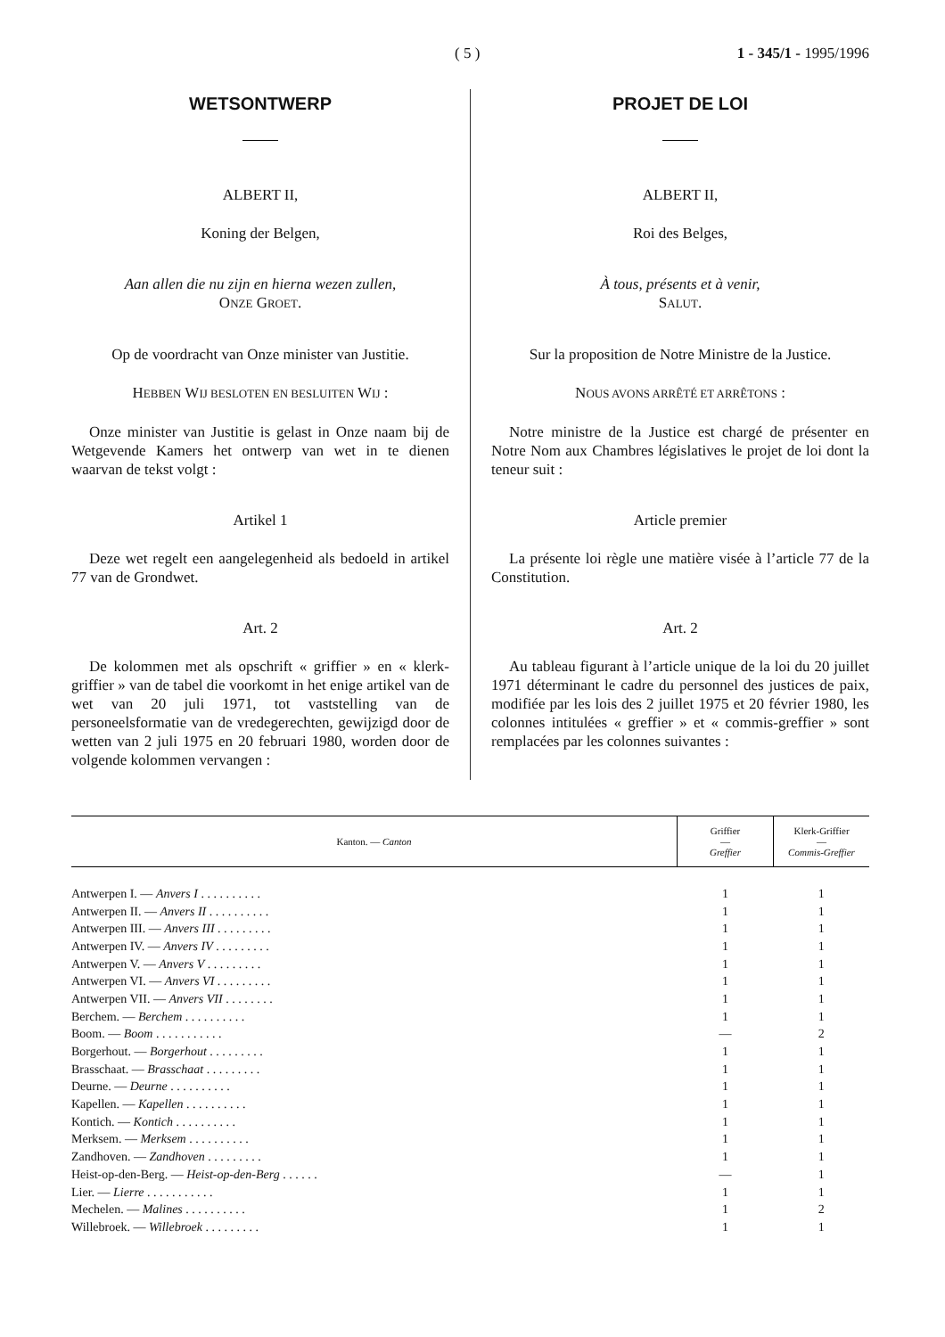( 5 ) 1 - 345/1 - 1995/1996
WETSONTWERP
ALBERT II,
Koning der Belgen,
Aan allen die nu zijn en hierna wezen zullen,
ONZE GROET.
Op de voordracht van Onze minister van Justitie.
HEBBEN WIJ BESLOTEN EN BESLUITEN WIJ :
Onze minister van Justitie is gelast in Onze naam bij de Wetgevende Kamers het ontwerp van wet in te dienen waarvan de tekst volgt :
Artikel 1
Deze wet regelt een aangelegenheid als bedoeld in artikel 77 van de Grondwet.
Art. 2
De kolommen met als opschrift « griffier » en « klerk-griffier » van de tabel die voorkomt in het enige artikel van de wet van 20 juli 1971, tot vaststelling van de personeelsformatie van de vredegerechten, gewijzigd door de wetten van 2 juli 1975 en 20 februari 1980, worden door de volgende kolommen vervangen :
PROJET DE LOI
ALBERT II,
Roi des Belges,
À tous, présents et à venir,
SALUT.
Sur la proposition de Notre Ministre de la Justice.
NOUS AVONS ARRÊTÉ ET ARRÊTONS :
Notre ministre de la Justice est chargé de présenter en Notre Nom aux Chambres législatives le projet de loi dont la teneur suit :
Article premier
La présente loi règle une matière visée à l’article 77 de la Constitution.
Art. 2
Au tableau figurant à l’article unique de la loi du 20 juillet 1971 déterminant le cadre du personnel des justices de paix, modifiée par les lois des 2 juillet 1975 et 20 février 1980, les colonnes intitulées « greffier » et « commis-greffier » sont remplacées par les colonnes suivantes :
| Kanton. — Canton | Griffier — Greffier | Klerk-Griffier — Commis-Greffier |
| --- | --- | --- |
| Antwerpen I. — Anvers I . . . . . . . . . . | 1 | 1 |
| Antwerpen II. — Anvers II . . . . . . . . . . | 1 | 1 |
| Antwerpen III. — Anvers III . . . . . . . . . | 1 | 1 |
| Antwerpen IV. — Anvers IV . . . . . . . . . | 1 | 1 |
| Antwerpen V. — Anvers V . . . . . . . . . | 1 | 1 |
| Antwerpen VI. — Anvers VI . . . . . . . . . | 1 | 1 |
| Antwerpen VII. — Anvers VII . . . . . . . . | 1 | 1 |
| Berchem. — Berchem . . . . . . . . . . | 1 | 1 |
| Boom. — Boom . . . . . . . . . . . | — | 2 |
| Borgerhout. — Borgerhout . . . . . . . . . | 1 | 1 |
| Brasschaat. — Brasschaat . . . . . . . . . | 1 | 1 |
| Deurne. — Deurne . . . . . . . . . . | 1 | 1 |
| Kapellen. — Kapellen . . . . . . . . . . | 1 | 1 |
| Kontich. — Kontich . . . . . . . . . . | 1 | 1 |
| Merksem. — Merksem . . . . . . . . . . | 1 | 1 |
| Zandhoven. — Zandhoven . . . . . . . . . | 1 | 1 |
| Heist-op-den-Berg. — Heist-op-den-Berg . . . . . . | — | 1 |
| Lier. — Lierre . . . . . . . . . . . | 1 | 1 |
| Mechelen. — Malines . . . . . . . . . . | 1 | 2 |
| Willebroek. — Willebroek . . . . . . . . . | 1 | 1 |